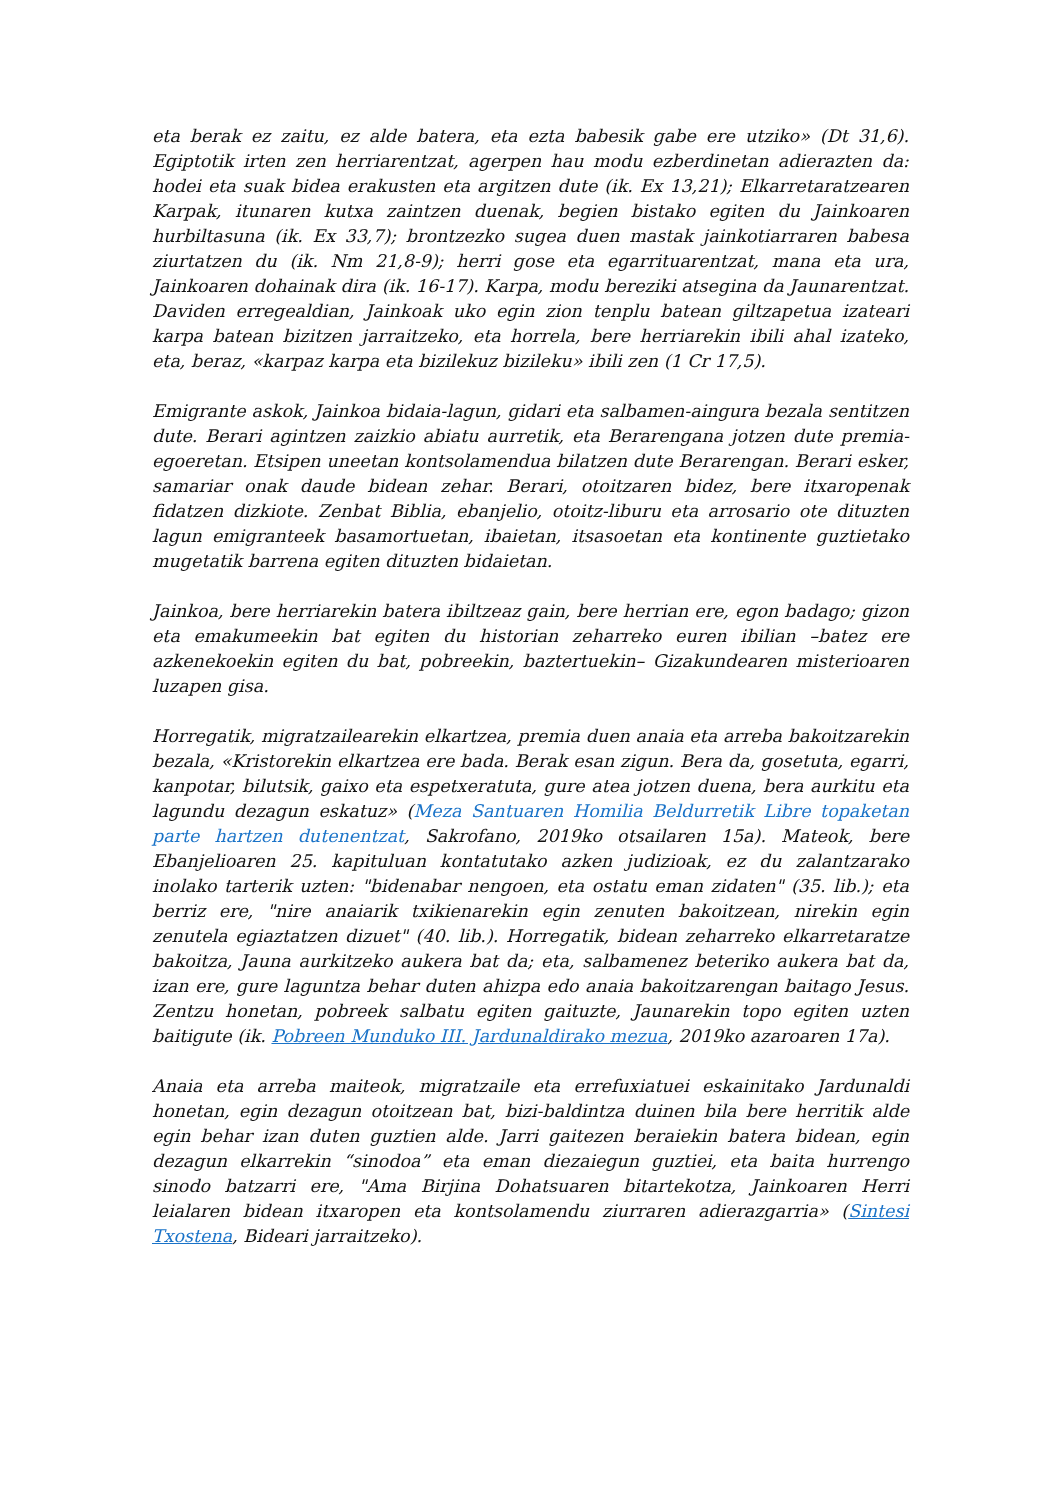eta berak ez zaitu, ez alde batera, eta ezta babesik gabe ere utziko» (Dt 31,6). Egiptotik irten zen herriarentzat, agerpen hau modu ezberdinetan adierazten da: hodei eta suak bidea erakusten eta argitzen dute (ik. Ex 13,21); Elkarretaratzearen Karpak, itunaren kutxa zaintzen duenak, begien bistako egiten du Jainkoaren hurbiltasuna (ik. Ex 33,7); brontzezko sugea duen mastak jainkotiarraren babesa ziurtatzen du (ik. Nm 21,8-9); herri gose eta egarrituarentzat, mana eta ura, Jainkoaren dohainak dira (ik. 16-17). Karpa, modu bereziki atsegina da Jaunarentzat. Daviden erregealdian, Jainkoak uko egin zion tenplu batean giltzapetua izateari karpa batean bizitzen jarraitzeko, eta horrela, bere herriarekin ibili ahal izateko, eta, beraz, «karpaz karpa eta bizilekuz bizileku» ibili zen (1 Cr 17,5).
Emigrante askok, Jainkoa bidaia-lagun, gidari eta salbamen-aingura bezala sentitzen dute. Berari agintzen zaizkio abiatu aurretik, eta Berarengana jotzen dute premia-egoeretan. Etsipen uneetan kontsolamendua bilatzen dute Berarengan. Berari esker, samariar onak daude bidean zehar. Berari, otoitzaren bidez, bere itxaropenak fidatzen dizkiote. Zenbat Biblia, ebanjelio, otoitz-liburu eta arrosario ote dituzten lagun emigranteek basamortuetan, ibaietan, itsasoetan eta kontinente guztietako mugetatik barrena egiten dituzten bidaietan.
Jainkoa, bere herriarekin batera ibiltzeaz gain, bere herrian ere, egon badago; gizon eta emakumeekin bat egiten du historian zeharreko euren ibilian –batez ere azkenekoekin egiten du bat, pobreekin, baztertuekin– Gizakundearen misterioaren luzapen gisa.
Horregatik, migratzailearekin elkartzea, premia duen anaia eta arreba bakoitzarekin bezala, «Kristorekin elkartzea ere bada. Berak esan zigun. Bera da, gosetuta, egarri, kanpotar, bilutsik, gaixo eta espetxeratuta, gure atea jotzen duena, bera aurkitu eta lagundu dezagun eskatuz» (Meza Santuaren Homilia Beldurretik Libre topaketan parte hartzen dutenentzat, Sakrofano, 2019ko otsailaren 15a). Mateok, bere Ebanjelioaren 25. kapituluan kontatutako azken judizioak, ez du zalantzarako inolako tarterik uzten: "bidenabar nengoen, eta ostatu eman zidaten" (35. lib.); eta berriz ere, "nire anaiarik txikienarekin egin zenuten bakoitzean, nirekin egin zenutela egiaztatzen dizuet" (40. lib.). Horregatik, bidean zeharreko elkarretaratze bakoitza, Jauna aurkitzeko aukera bat da; eta, salbamenez beteriko aukera bat da, izan ere, gure laguntza behar duten ahizpa edo anaia bakoitzarengan baitago Jesus. Zentzu honetan, pobreek salbatu egiten gaituzte, Jaunarekin topo egiten uzten baitigute (ik. Pobreen Munduko III. Jardunaldirako mezua, 2019ko azaroaren 17a).
Anaia eta arreba maiteok, migratzaile eta errefuxiatuei eskainitako Jardunaldi honetan, egin dezagun otoitzean bat, bizi-baldintza duinen bila bere herritik alde egin behar izan duten guztien alde. Jarri gaitezen beraiekin batera bidean, egin dezagun elkarrekin “sinodoa” eta eman diezaiegun guztiei, eta baita hurrengo sinodo batzarri ere, "Ama Birjina Dohatsuaren bitartekotza, Jainkoaren Herri leialaren bidean itxaropen eta kontsolamendu ziurraren adierazgarria» (Sintesi Txostena, Bideari jarraitzeko).